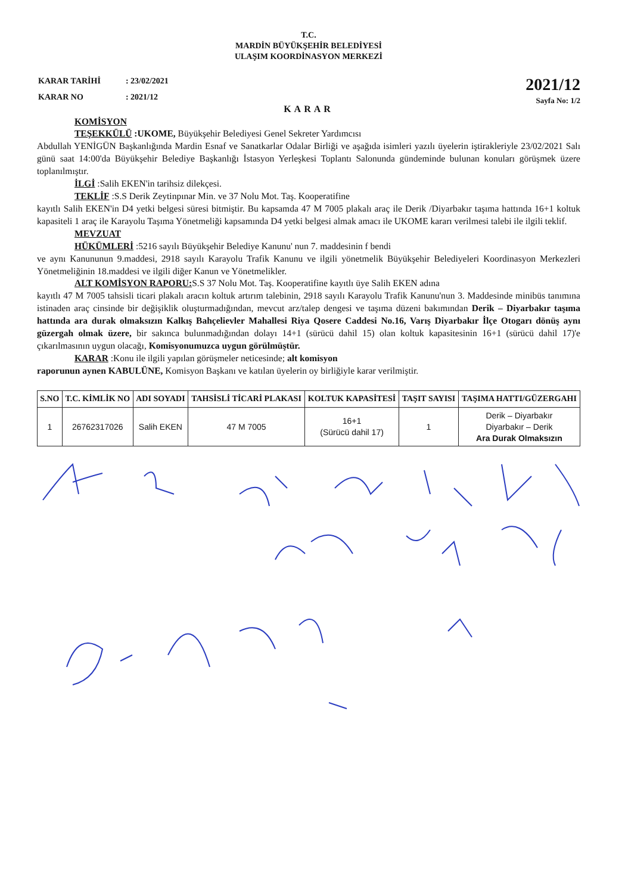T.C.
MARDİN BÜYÜKŞEHİR BELEDİYESİ
ULAŞIM KOORDİNASYON MERKEZİ
| KARAR TARİHİ | : 23/02/2021 |
| KARAR NO | : 2021/12 |
2021/12
Sayfa No: 1/2
KARAR
KOMİSYON
TEŞEKKÜLÜ :UKOME, Büyükşehir Belediyesi Genel Sekreter Yardımcısı
Abdullah YENİGÜN Başkanlığında Mardin Esnaf ve Sanatkarlar Odalar Birliği ve aşağıda isimleri yazılı üyelerin iştirakleriyle 23/02/2021 Salı günü saat 14:00'da Büyükşehir Belediye Başkanlığı İstasyon Yerleşkesi Toplantı Salonunda gündeminde bulunan konuları görüşmek üzere toplanılmıştır.
İLGİ :Salih EKEN'in tarihsiz dilekçesi.
TEKLİF :S.S Derik Zeytinpınar Min. ve 37 Nolu Mot. Taş. Kooperatifine
kayıtlı Salih EKEN'in D4 yetki belgesi süresi bitmiştir. Bu kapsamda 47 M 7005 plakalı araç ile Derik /Diyarbakır taşıma hattında 16+1 koltuk kapasiteli 1 araç ile Karayolu Taşıma Yönetmeliği kapsamında D4 yetki belgesi almak amacı ile UKOME kararı verilmesi talebi ile ilgili teklif.
MEVZUAT
HÜKÜMLERİ :5216 sayılı Büyükşehir Belediye Kanunu' nun 7. maddesinin f bendi
ve aynı Kanununun 9.maddesi, 2918 sayılı Karayolu Trafik Kanunu ve ilgili yönetmelik Büyükşehir Belediyeleri Koordinasyon Merkezleri Yönetmeliğinin 18.maddesi ve ilgili diğer Kanun ve Yönetmelikler.
ALT KOMİSYON RAPORU: S.S 37 Nolu Mot. Taş. Kooperatifine kayıtlı üye Salih EKEN adına
kayıtlı 47 M 7005 tahsisli ticari plakalı aracın koltuk artırım talebinin, 2918 sayılı Karayolu Trafik Kanunu'nun 3. Maddesinde minibüs tanımına istinaden araç cinsinde bir değişiklik oluşturmadığından, mevcut arz/talep dengesi ve taşıma düzeni bakımından Derik – Diyarbakır taşıma hattında ara durak olmaksızın Kalkış Bahçelievler Mahallesi Riya Qosere Caddesi No.16, Varış Diyarbakır İlçe Otogarı dönüş aynı güzergah olmak üzere, bir sakınca bulunmadığından dolayı 14+1 (sürücü dahil 15) olan koltuk kapasitesinin 16+1 (sürücü dahil 17)'e çıkarılmasının uygun olacağı, Komisyonumuzca uygun görülmüştür.
KARAR :Konu ile ilgili yapılan görüşmeler neticesinde; alt komisyon
raporunun aynen KABULÜNE, Komisyon Başkanı ve katılan üyelerin oy birliğiyle karar verilmiştir.
| S.NO | T.C. KİMLİK NO | ADI SOYADI | TAHSİSLİ TİCARİ PLAKASI | KOLTUK KAPASİTESİ | TAŞIT SAYISI | TAŞIMA HATTI/GÜZERGAHI |
| --- | --- | --- | --- | --- | --- | --- |
| 1 | 26762317026 | Salih EKEN | 47 M 7005 | 16+1 (Sürücü dahil 17) | 1 | Derik – Diyarbakır Diyarbakır – Derik Ara Durak Olmaksızın |